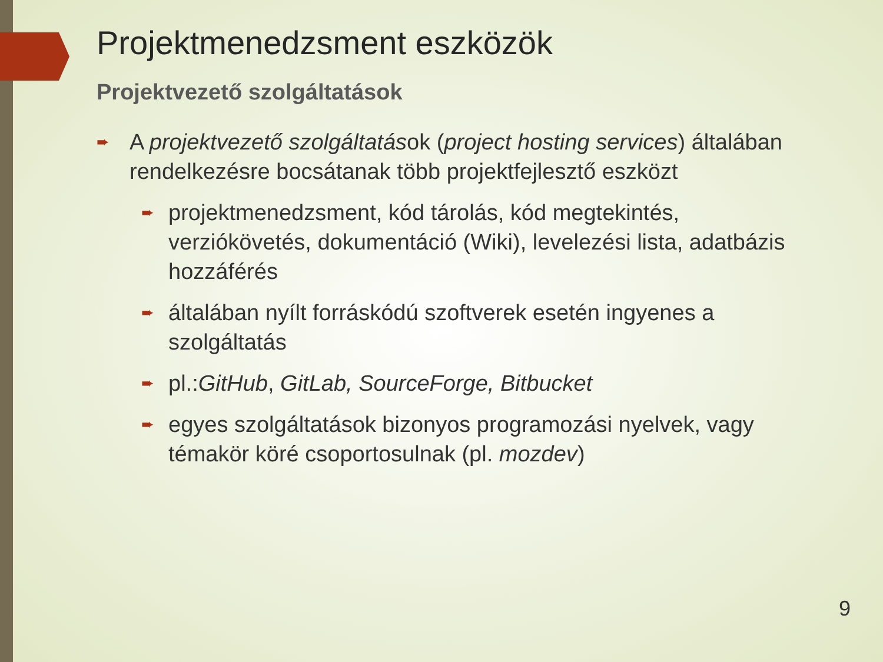Projektmenedzsment eszközök
Projektvezető szolgáltatások
➨
A projektvezető szolgáltatások (project hosting services) általában rendelkezésre bocsátanak több projektfejlesztő eszközt
➨
projektmenedzsment, kód tárolás, kód megtekintés, verziókövetés, dokumentáció (Wiki), levelezési lista, adatbázis hozzáférés
➨
általában nyílt forráskódú szoftverek esetén ingyenes a szolgáltatás
➨
pl.:GitHub, GitLab, SourceForge, Bitbucket
➨
egyes szolgáltatások bizonyos programozási nyelvek, vagy témakör köré csoportosulnak (pl. mozdev)
9